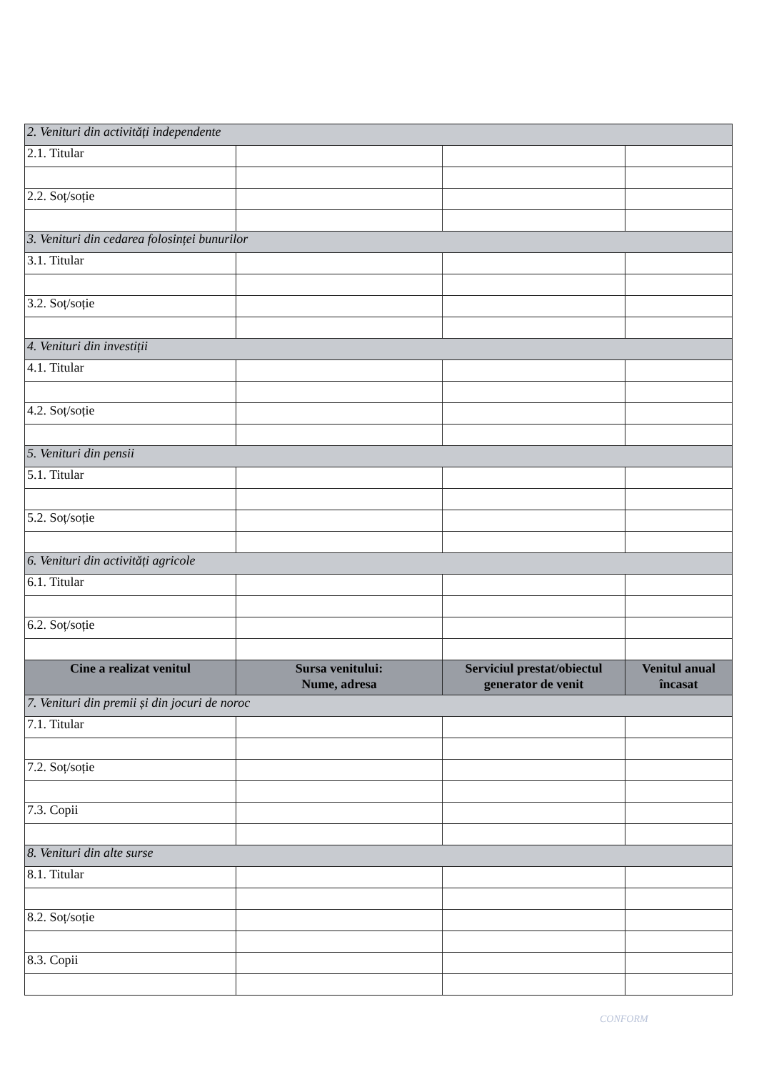| 2. Venituri din activități independente | | | |
| 2.1. Titular | | | |
| 2.2. Soț/soție | | | |
| 3. Venituri din cedarea folosinței bunurilor | | | |
| 3.1. Titular | | | |
| 3.2. Soț/soție | | | |
| 4. Venituri din investiții | | | |
| 4.1. Titular | | | |
| 4.2. Soț/soție | | | |
| 5. Venituri din pensii | | | |
| 5.1. Titular | | | |
| 5.2. Soț/soție | | | |
| 6. Venituri din activități agricole | | | |
| 6.1. Titular | | | |
| 6.2. Soț/soție | | | |
| Cine a realizat venitul | Sursa venitului: Nume, adresa | Serviciul prestat/obiectul generator de venit | Venitul anual încasat |
| 7. Venituri din premii și din jocuri de noroc | | | |
| 7.1. Titular | | | |
| 7.2. Soț/soție | | | |
| 7.3. Copii | | | |
| 8. Venituri din alte surse | | | |
| 8.1. Titular | | | |
| 8.2. Soț/soție | | | |
| 8.3. Copii | | | |
CONFORM